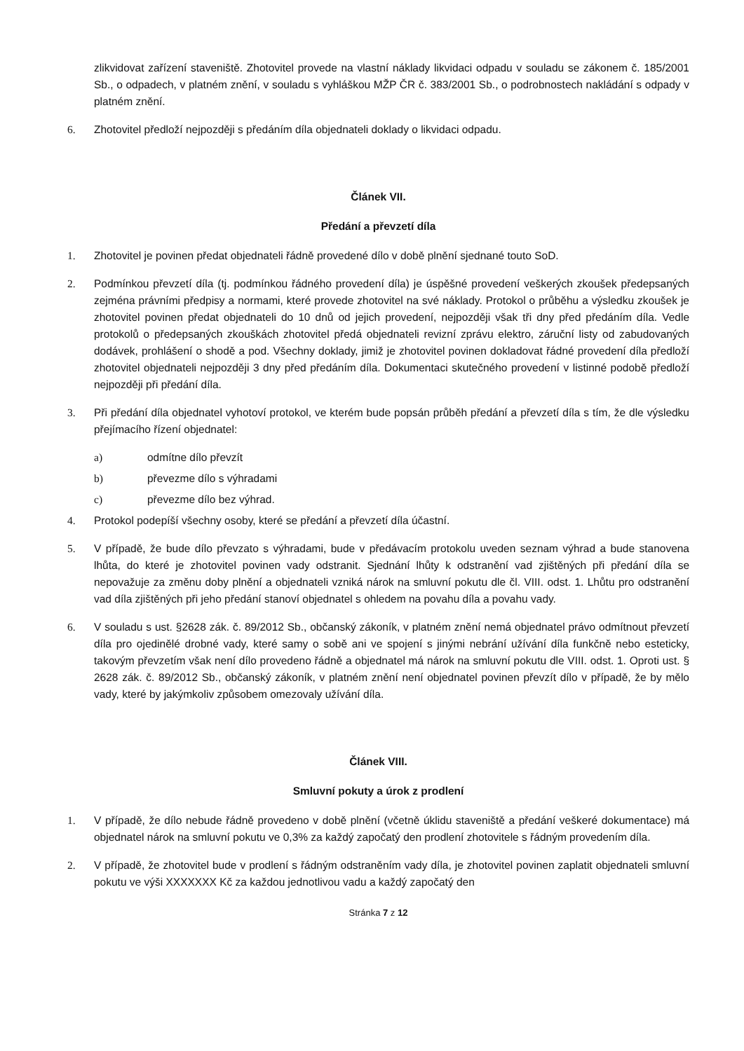zlikvidovat zařízení staveniště. Zhotovitel provede na vlastní náklady likvidaci odpadu v souladu se zákonem č. 185/2001 Sb., o odpadech, v platném znění, v souladu s vyhláškou MŽP ČR č. 383/2001 Sb., o podrobnostech nakládání s odpady v platném znění.
6. Zhotovitel předloží nejpozději s předáním díla objednateli doklady o likvidaci odpadu.
Článek VII.
Předání a převzetí díla
1. Zhotovitel je povinen předat objednateli řádně provedené dílo v době plnění sjednané touto SoD.
2. Podmínkou převzetí díla (tj. podmínkou řádného provedení díla) je úspěšné provedení veškerých zkoušek předepsaných zejména právními předpisy a normami, které provede zhotovitel na své náklady. Protokol o průběhu a výsledku zkoušek je zhotovitel povinen předat objednateli do 10 dnů od jejich provedení, nejpozději však tři dny před předáním díla. Vedle protokolů o předepsaných zkouškách zhotovitel předá objednateli revizní zprávu elektro, záruční listy od zabudovaných dodávek, prohlášení o shodě a pod. Všechny doklady, jimiž je zhotovitel povinen dokladovat řádné provedení díla předloží zhotovitel objednateli nejpozději 3 dny před předáním díla. Dokumentaci skutečného provedení v listinné podobě předloží nejpozději při předání díla.
3. Při předání díla objednatel vyhotoví protokol, ve kterém bude popsán průběh předání a převzetí díla s tím, že dle výsledku přejímacího řízení objednatel:
a) odmítne dílo převzít
b) převezme dílo s výhradami
c) převezme dílo bez výhrad.
4. Protokol podepíší všechny osoby, které se předání a převzetí díla účastní.
5. V případě, že bude dílo převzato s výhradami, bude v předávacím protokolu uveden seznam výhrad a bude stanovena lhůta, do které je zhotovitel povinen vady odstranit. Sjednání lhůty k odstranění vad zjištěných při předání díla se nepovažuje za změnu doby plnění a objednateli vzniká nárok na smluvní pokutu dle čl. VIII. odst. 1. Lhůtu pro odstranění vad díla zjištěných při jeho předání stanoví objednatel s ohledem na povahu díla a povahu vady.
6. V souladu s ust. §2628 zák. č. 89/2012 Sb., občanský zákoník, v platném znění nemá objednatel právo odmítnout převzetí díla pro ojedinělé drobné vady, které samy o sobě ani ve spojení s jinými nebrání užívání díla funkčně nebo esteticky, takovým převzetím však není dílo provedeno řádně a objednatel má nárok na smluvní pokutu dle VIII. odst. 1. Oproti ust. § 2628 zák. č. 89/2012 Sb., občanský zákoník, v platném znění není objednatel povinen převzít dílo v případě, že by mělo vady, které by jakýmkoliv způsobem omezovaly užívání díla.
Článek VIII.
Smluvní pokuty a úrok z prodlení
1. V případě, že dílo nebude řádně provedeno v době plnění (včetně úklidu staveniště a předání veškeré dokumentace) má objednatel nárok na smluvní pokutu ve 0,3% za každý započatý den prodlení zhotovitele s řádným provedením díla.
2. V případě, že zhotovitel bude v prodlení s řádným odstraněním vady díla, je zhotovitel povinen zaplatit objednateli smluvní pokutu ve výši XXXXXXX Kč za každou jednotlivou vadu a každý započatý den
Stránka 7 z 12